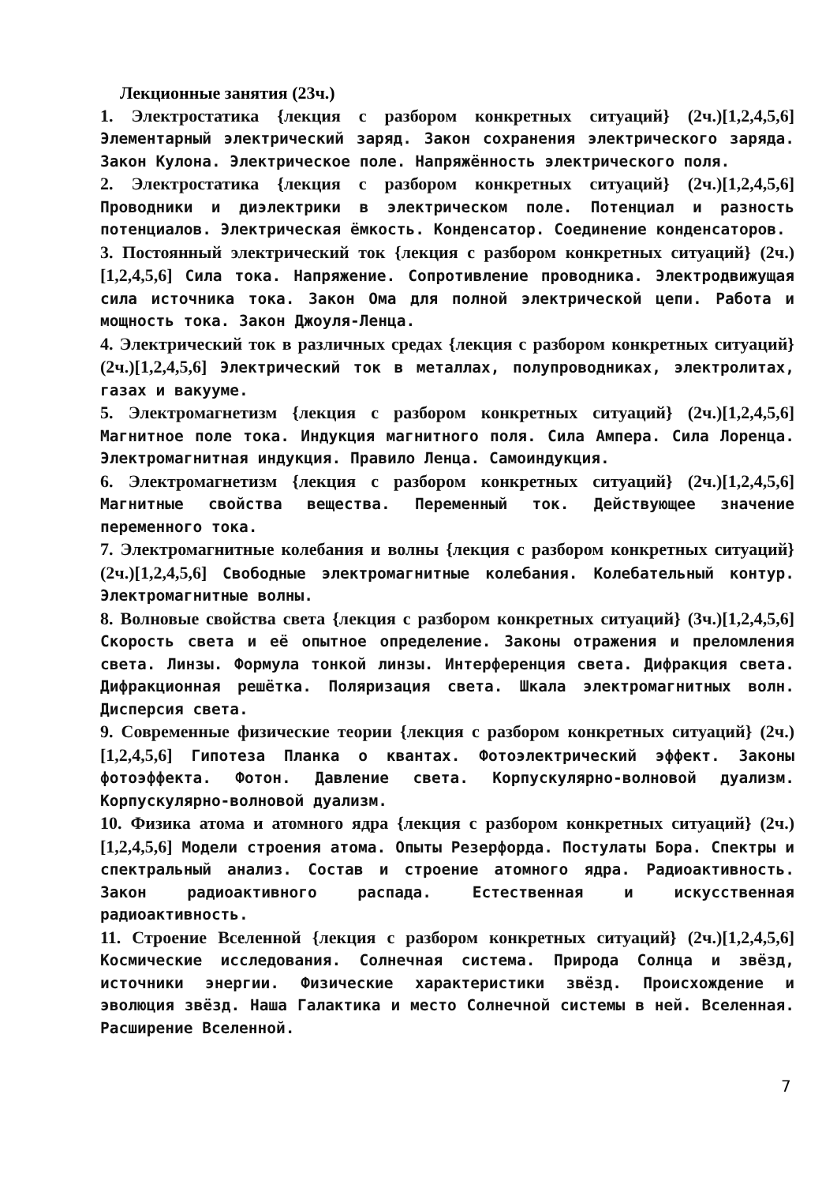Лекционные занятия (23ч.)
1. Электростатика {лекция с разбором конкретных ситуаций} (2ч.)[1,2,4,5,6] Элементарный электрический заряд. Закон сохранения электрического заряда. Закон Кулона. Электрическое поле. Напряжённость электрического поля.
2. Электростатика {лекция с разбором конкретных ситуаций} (2ч.)[1,2,4,5,6] Проводники и диэлектрики в электрическом поле. Потенциал и разность потенциалов. Электрическая ёмкость. Конденсатор. Соединение конденсаторов.
3. Постоянный электрический ток {лекция с разбором конкретных ситуаций} (2ч.)[1,2,4,5,6] Сила тока. Напряжение. Сопротивление проводника. Электродвижущая сила источника тока. Закон Ома для полной электрической цепи. Работа и мощность тока. Закон Джоуля-Ленца.
4. Электрический ток в различных средах {лекция с разбором конкретных ситуаций} (2ч.)[1,2,4,5,6] Электрический ток в металлах, полупроводниках, электролитах, газах и вакууме.
5. Электромагнетизм {лекция с разбором конкретных ситуаций} (2ч.)[1,2,4,5,6] Магнитное поле тока. Индукция магнитного поля. Сила Ампера. Сила Лоренца. Электромагнитная индукция. Правило Ленца. Самоиндукция.
6. Электромагнетизм {лекция с разбором конкретных ситуаций} (2ч.)[1,2,4,5,6] Магнитные свойства вещества. Переменный ток. Действующее значение переменного тока.
7. Электромагнитные колебания и волны {лекция с разбором конкретных ситуаций} (2ч.)[1,2,4,5,6] Свободные электромагнитные колебания. Колебательный контур. Электромагнитные волны.
8. Волновые свойства света {лекция с разбором конкретных ситуаций} (3ч.)[1,2,4,5,6] Скорость света и её опытное определение. Законы отражения и преломления света. Линзы. Формула тонкой линзы. Интерференция света. Дифракция света. Дифракционная решётка. Поляризация света. Шкала электромагнитных волн. Дисперсия света.
9. Современные физические теории {лекция с разбором конкретных ситуаций} (2ч.)[1,2,4,5,6] Гипотеза Планка о квантах. Фотоэлектрический эффект. Законы фотоэффекта. Фотон. Давление света. Корпускулярно-волновой дуализм. Корпускулярно-волновой дуализм.
10. Физика атома и атомного ядра {лекция с разбором конкретных ситуаций} (2ч.)[1,2,4,5,6] Модели строения атома. Опыты Резерфорда. Постулаты Бора. Спектры и спектральный анализ. Состав и строение атомного ядра. Радиоактивность. Закон радиоактивного распада. Естественная и искусственная радиоактивность.
11. Строение Вселенной {лекция с разбором конкретных ситуаций} (2ч.)[1,2,4,5,6] Космические исследования. Солнечная система. Природа Солнца и звёзд, источники энергии. Физические характеристики звёзд. Происхождение и эволюция звёзд. Наша Галактика и место Солнечной системы в ней. Вселенная. Расширение Вселенной.
7